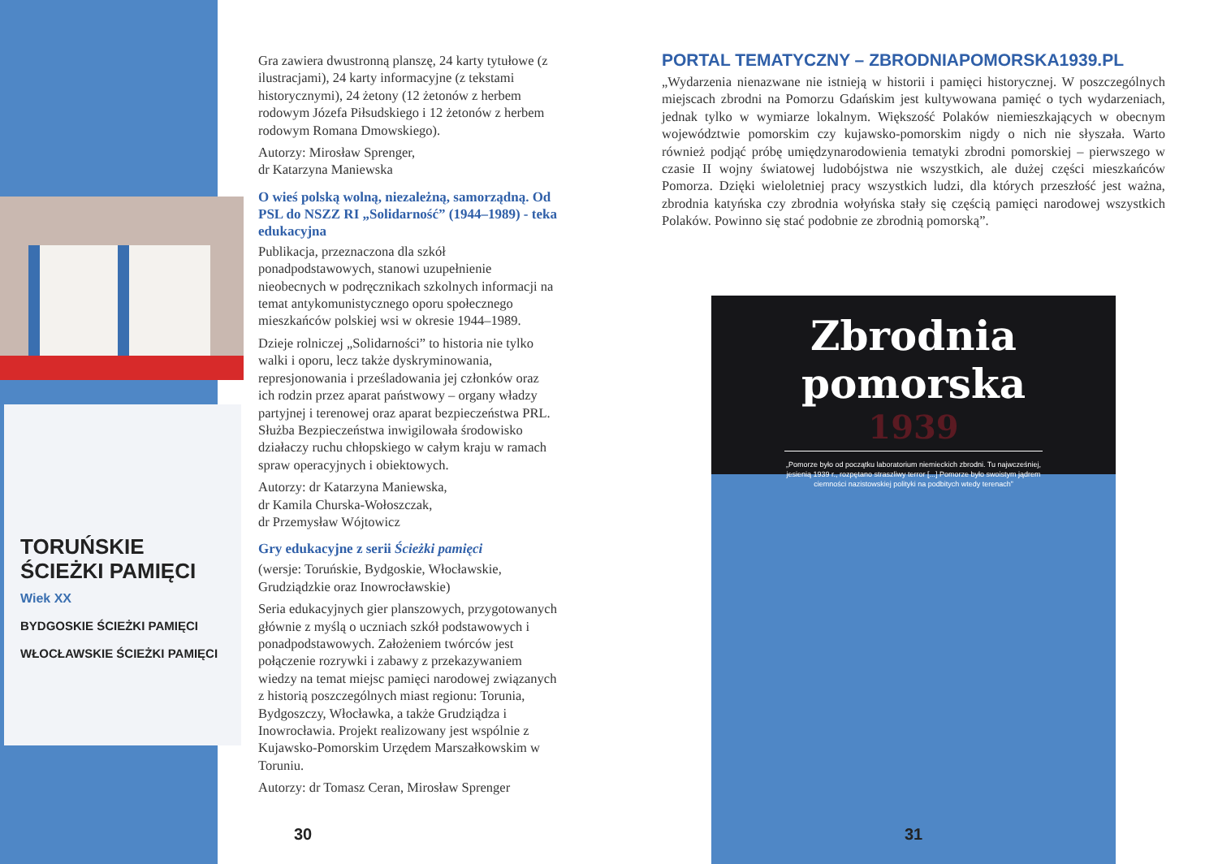TORUŃSKIE
ŚCIEŻKI PAMIĘCI
Wiek XX
BYDGOSKIE ŚCIEŻKI PAMIĘCI
WŁOCŁAWSKIE ŚCIEŻKI PAMIĘCI
Gra zawiera dwustronną planszę, 24 karty tytułowe (z ilustracjami), 24 karty informacyjne (z tekstami historycznymi), 24 żetony (12 żetonów z herbem rodowym Józefa Piłsudskiego i 12 żetonów z herbem rodowym Romana Dmowskiego).
Autorzy: Mirosław Sprenger,
dr Katarzyna Maniewska
O wieś polską wolną, niezależną, samorządną. Od PSL do NSZZ RI „Solidarność” (1944–1989) - teka edukacyjna
Publikacja, przeznaczona dla szkół ponadpodstawowych, stanowi uzupełnienie nieobecnych w podręcznikach szkolnych informacji na temat antykomunistycznego oporu społecznego mieszkańców polskiej wsi w okresie 1944–1989.
Dzieje rolniczej „Solidarności” to historia nie tylko walki i oporu, lecz także dyskryminowania, represjonowania i prześladowania jej członków oraz ich rodzin przez aparat państwowy – organy władzy partyjnej i terenowej oraz aparat bezpieczeństwa PRL. Służba Bezpieczeństwa inwigilowała środowisko działaczy ruchu chłopskiego w całym kraju w ramach spraw operacyjnych i obiektowych.
Autorzy: dr Katarzyna Maniewska,
dr Kamila Churska-Wołoszczak,
dr Przemysław Wójtowicz
Gry edukacyjne z serii Ścieżki pamięci
(wersje: Toruńskie, Bydgoskie, Włocławskie, Grudziądzkie oraz Inowrocławskie)
Seria edukacyjnych gier planszowych, przygotowanych głównie z myślą o uczniach szkół podstawowych i ponadpodstawowych. Założeniem twórców jest połączenie rozrywki i zabawy z przekazywaniem wiedzy na temat miejsc pamięci narodowej związanych z historią poszczególnych miast regionu: Torunia, Bydgoszczy, Włocławka, a także Grudziądza i Inowrocławia. Projekt realizowany jest wspólnie z Kujawsko-Pomorskim Urzędem Marszałkowskim w Toruniu.
Autorzy: dr Tomasz Ceran, Mirosław Sprenger
PORTAL TEMATYCZNY – ZBRODNIAPOMORSKA1939.PL
„Wydarzenia nienazwane nie istnieją w historii i pamięci historycznej. W poszczególnych miejscach zbrodni na Pomorzu Gdańskim jest kultywowana pamięć o tych wydarzeniach, jednak tylko w wymiarze lokalnym. Większość Polaków niemieszkających w obecnym województwie pomorskim czy kujawsko-pomorskim nigdy o nich nie słyszała. Warto również podjąć próbę umiędzynarodowienia tematyki zbrodni pomorskiej – pierwszego w czasie II wojny światowej ludobójstwa nie wszystkich, ale dużej części mieszkańców Pomorza. Dzięki wieloletniej pracy wszystkich ludzi, dla których przeszłość jest ważna, zbrodnia katyńska czy zbrodnia wołyńska stały się częścią pamięci narodowej wszystkich Polaków. Powinno się stać podobnie ze zbrodnią pomorską”.
Zbrodnia pomorska
1939
„Pomorze było od początku laboratorium niemieckich zbrodni. Tu najwcześniej, jesienią 1939 r., rozpętano straszliwy terror [...] Pomorze było swoistym jądrem ciemności nazistowskiej polityki na podbitych wtedy terenach”
30 31